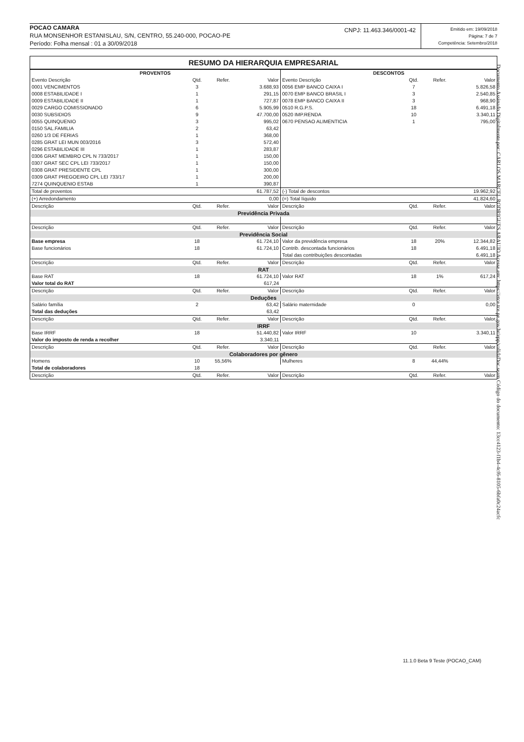POCAO CAMARA
RUA MONSENHOR ESTANISLAU, S/N, CENTRO, 55.240-000, POCAO-PE
Período: Folha mensal : 01 a 30/09/2018
CNPJ: 11.463.346/0001-42
Emitido em: 19/09/2018
Página: 7 de 7
Competência: Setembro/2018
RESUMO DA HIERARQUIA EMPRESARIAL
| PROVENTOS | | | | DESCONTOS | | | |
| --- | --- | --- | --- | --- | --- | --- | --- |
| Evento Descrição | Qtd. | Refer. | Valor | Evento Descrição | Qtd. | Refer. | Valor |
| 0001 VENCIMENTOS | 3 | | 3.688,93 | 0056 EMP BANCO CAIXA I | 7 | | 5.826,58 |
| 0008 ESTABILIDADE I | 1 | | 291,15 | 0070 EMP BANCO BRASIL I | 3 | | 2.540,85 |
| 0009 ESTABILIDADE II | 1 | | 727,87 | 0078 EMP BANCO CAIXA II | 3 | | 968,90 |
| 0029 CARGO COMISSIONADO | 6 | | 5.905,99 | 0510 R.G.P.S. | 18 | | 6.491,18 |
| 0030 SUBSIDIOS | 9 | | 47.700,00 | 0520 IMP.RENDA | 10 | | 3.340,11 |
| 0055 QUINQUENIO | 3 | | 995,02 | 0670 PENSAO ALIMENTICIA | 1 | | 795,00 |
| 0150 SAL.FAMILIA | 2 | | 63,42 | | | | |
| 0260 1/3 DE FERIAS | 1 | | 368,00 | | | | |
| 0285 GRAT LEI MUN 003/2016 | 3 | | 572,40 | | | | |
| 0296 ESTABILIDADE III | 1 | | 283,87 | | | | |
| 0306 GRAT MEMBRO CPL N 733/2017 | 1 | | 150,00 | | | | |
| 0307 GRAT SEC CPL LEI 733/2017 | 1 | | 150,00 | | | | |
| 0308 GRAT PRESIDENTE CPL | 1 | | 300,00 | | | | |
| 0309 GRAT PREGOEIRO CPL LEI 733/17 | 1 | | 200,00 | | | | |
| 7274 QUINQUENIO ESTAB | 1 | | 390,87 | | | | |
| Total de proventos | | | 61.787,52 | (-) Total de descontos | | | 19.962,92 |
| (+) Arredondamento | | | 0,00 | (=) Total líquido | | | 41.824,60 |
| Descrição | Qtd. | Refer. | Valor | Descrição | Qtd. | Refer. | Valor |
| Previdência Privada | | | | | | | |
| Descrição | Qtd. | Refer. | Valor | Descrição | Qtd. | Refer. | Valor |
| Previdência Social | | | | | | | |
| Base empresa | 18 | | 61.724,10 | Valor da previdência empresa | 18 | 20% | 12.344,82 |
| Base funcionários | 18 | | 61.724,10 | Contrib. descontada funcionários | 18 | | 6.491,18 |
| | | | | Total das contribuições descontadas | | | 6.491,18 |
| Descrição | Qtd. | Refer. | Valor | Descrição | Qtd. | Refer. | Valor |
| RAT | | | | | | | |
| Base RAT | 18 | | 61.724,10 | Valor RAT | 18 | 1% | 617,24 |
| Valor total do RAT | | | 617,24 | | | | |
| Descrição | Qtd. | Refer. | Valor | Descrição | Qtd. | Refer. | Valor |
| Deduções | | | | | | | |
| Salário família | 2 | | 63,42 | Salário maternidade | 0 | | 0,00 |
| Total das deduções | | | 63,42 | | | | |
| Descrição | Qtd. | Refer. | Valor | Descrição | Qtd. | Refer. | Valor |
| IRRF | | | | | | | |
| Base IRRF | 18 | | 51.440,82 | Valor IRRF | 10 | | 3.340,11 |
| Valor do imposto de renda a recolher | | | 3.340,11 | | | | |
| Descrição | Qtd. | Refer. | Valor | Descrição | Qtd. | Refer. | Valor |
| Colaboradores por gênero | | | | | | | |
| Homens | 10 | 55,56% | | Mulheres | 8 | 44,44% | |
| Total de colaboradores | 18 | | | | | | |
| Descrição | Qtd. | Refer. | Valor | Descrição | Qtd. | Refer. | Valor |
Documento Assinado Digitalmente por: CARLOS MARCEL RODRIGUES ARAUJO Acesse em: https://etce.tce.pe.gov.br/epp/validaDoc.seam Código do documento: 13cc4123-f1b4-4cf6-8105-6bfa0c24acfc
11.1.0 Beta 9 Teste (POCAO_CAM)